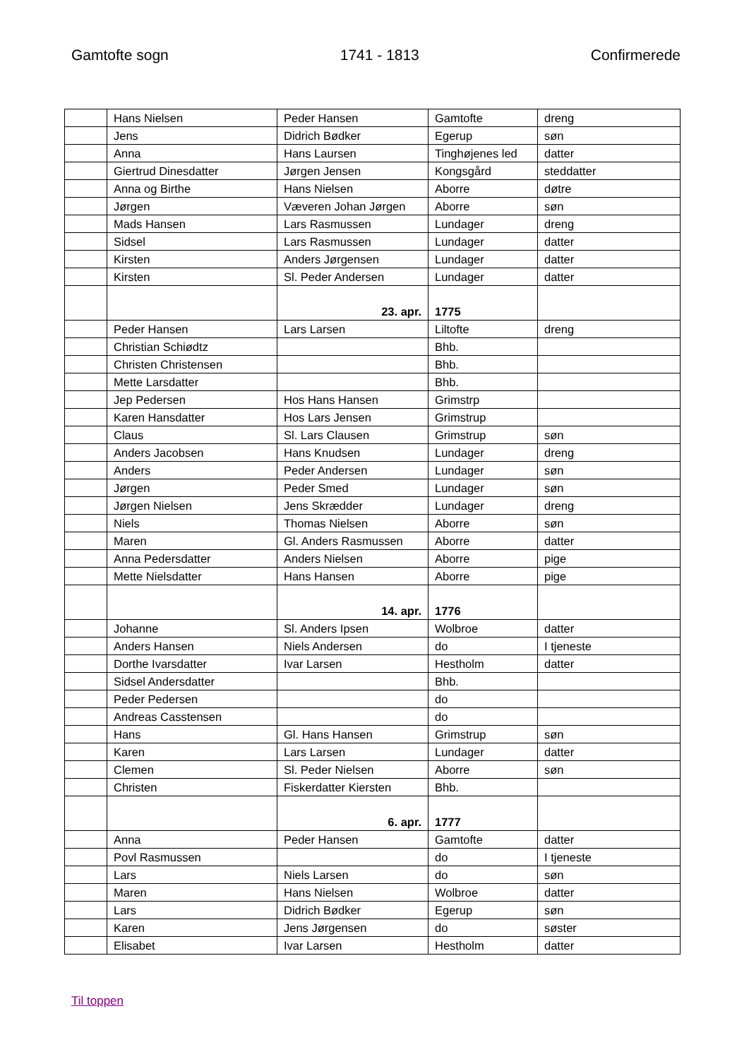Gamtofte sogn 1741 - 1813 Confirmerede
| | Hans Nielsen | Peder Hansen | Gamtofte | dreng |
| | Jens | Didrich Bødker | Egerup | søn |
| | Anna | Hans Laursen | Tinghøjenes led | datter |
| | Giertrud Dinesdatter | Jørgen Jensen | Kongsgård | steddatter |
| | Anna og Birthe | Hans Nielsen | Aborre | døtre |
| | Jørgen | Væveren Johan Jørgen | Aborre | søn |
| | Mads Hansen | Lars Rasmussen | Lundager | dreng |
| | Sidsel | Lars Rasmussen | Lundager | datter |
| | Kirsten | Anders Jørgensen | Lundager | datter |
| | Kirsten | Sl. Peder Andersen | Lundager | datter |
| | | 23. apr. | 1775 | |
| | Peder Hansen | Lars Larsen | Liltofte | dreng |
| | Christian Schiødtz | | Bhb. | |
| | Christen Christensen | | Bhb. | |
| | Mette Larsdatter | | Bhb. | |
| | Jep Pedersen | Hos Hans Hansen | Grimstrp | |
| | Karen Hansdatter | Hos Lars Jensen | Grimstrup | |
| | Claus | Sl. Lars Clausen | Grimstrup | søn |
| | Anders Jacobsen | Hans Knudsen | Lundager | dreng |
| | Anders | Peder Andersen | Lundager | søn |
| | Jørgen | Peder Smed | Lundager | søn |
| | Jørgen Nielsen | Jens Skrædder | Lundager | dreng |
| | Niels | Thomas Nielsen | Aborre | søn |
| | Maren | Gl. Anders Rasmussen | Aborre | datter |
| | Anna Pedersdatter | Anders Nielsen | Aborre | pige |
| | Mette Nielsdatter | Hans Hansen | Aborre | pige |
| | | 14. apr. | 1776 | |
| | Johanne | Sl. Anders Ipsen | Wolbroe | datter |
| | Anders Hansen | Niels Andersen | do | I tjeneste |
| | Dorthe Ivarsdatter | Ivar Larsen | Hestholm | datter |
| | Sidsel Andersdatter | | Bhb. | |
| | Peder Pedersen | | do | |
| | Andreas Casstensen | | do | |
| | Hans | Gl. Hans Hansen | Grimstrup | søn |
| | Karen | Lars Larsen | Lundager | datter |
| | Clemen | Sl. Peder Nielsen | Aborre | søn |
| | Christen | Fiskerdatter Kiersten | Bhb. | |
| | | 6. apr. | 1777 | |
| | Anna | Peder Hansen | Gamtofte | datter |
| | Povl Rasmussen | | do | I tjeneste |
| | Lars | Niels Larsen | do | søn |
| | Maren | Hans Nielsen | Wolbroe | datter |
| | Lars | Didrich Bødker | Egerup | søn |
| | Karen | Jens Jørgensen | do | søster |
| | Elisabet | Ivar Larsen | Hestholm | datter |
Til toppen